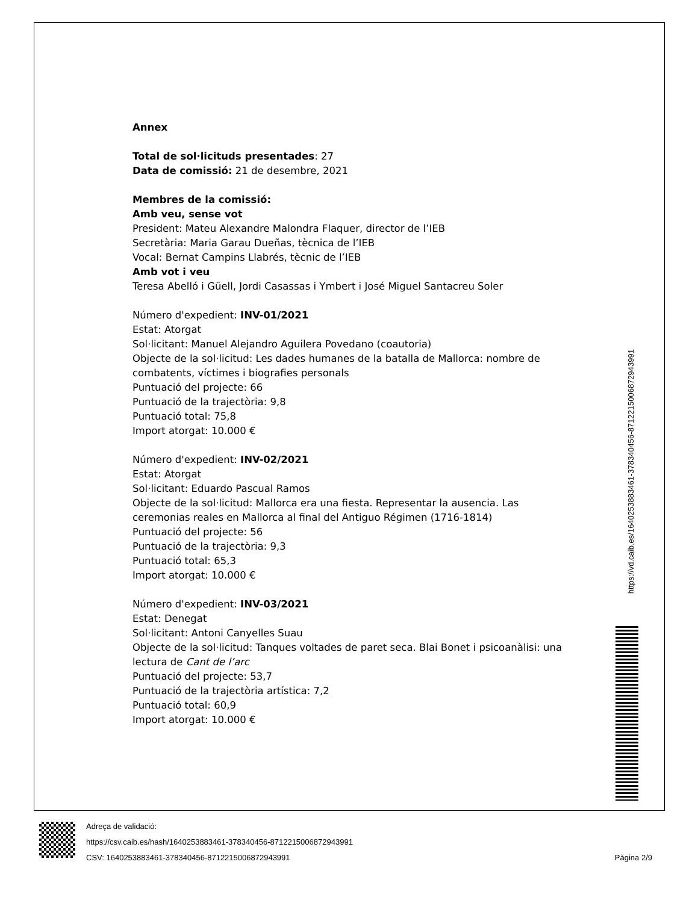Annex
Total de sol·licituds presentades: 27
Data de comissió: 21 de desembre, 2021
Membres de la comissió:
Amb veu, sense vot
President: Mateu Alexandre Malondra Flaquer, director de l’IEB
Secretària: Maria Garau Dueñas, tècnica de l’IEB
Vocal: Bernat Campins Llabrés, tècnic de l’IEB
Amb vot i veu
Teresa Abelló i Güell, Jordi Casassas i Ymbert i José Miguel Santacreu Soler
Número d'expedient: INV-01/2021
Estat: Atorgat
Sol·licitant: Manuel Alejandro Aguilera Povedano (coautoria)
Objecte de la sol·licitud: Les dades humanes de la batalla de Mallorca: nombre de combatents, víctimes i biografies personals
Puntuació del projecte: 66
Puntuació de la trajectòria: 9,8
Puntuació total: 75,8
Import atorgat: 10.000 €
Número d'expedient: INV-02/2021
Estat: Atorgat
Sol·licitant: Eduardo Pascual Ramos
Objecte de la sol·licitud: Mallorca era una fiesta. Representar la ausencia. Las ceremonias reales en Mallorca al final del Antiguo Régimen (1716-1814)
Puntuació del projecte: 56
Puntuació de la trajectòria: 9,3
Puntuació total: 65,3
Import atorgat: 10.000 €
Número d'expedient: INV-03/2021
Estat: Denegat
Sol·licitant: Antoni Canyelles Suau
Objecte de la sol·licitud: Tanques voltades de paret seca. Blai Bonet i psicoanàlisi: una lectura de Cant de l’arc
Puntuació del projecte: 53,7
Puntuació de la trajectòria artística: 7,2
Puntuació total: 60,9
Import atorgat: 10.000 €
https://vd.caib.es/1640253883461-378340456-8712215006872943991
Adreça de validació:
https://csv.caib.es/hash/1640253883461-378340456-8712215006872943991
CSV: 1640253883461-378340456-8712215006872943991 Pàgina 2/9